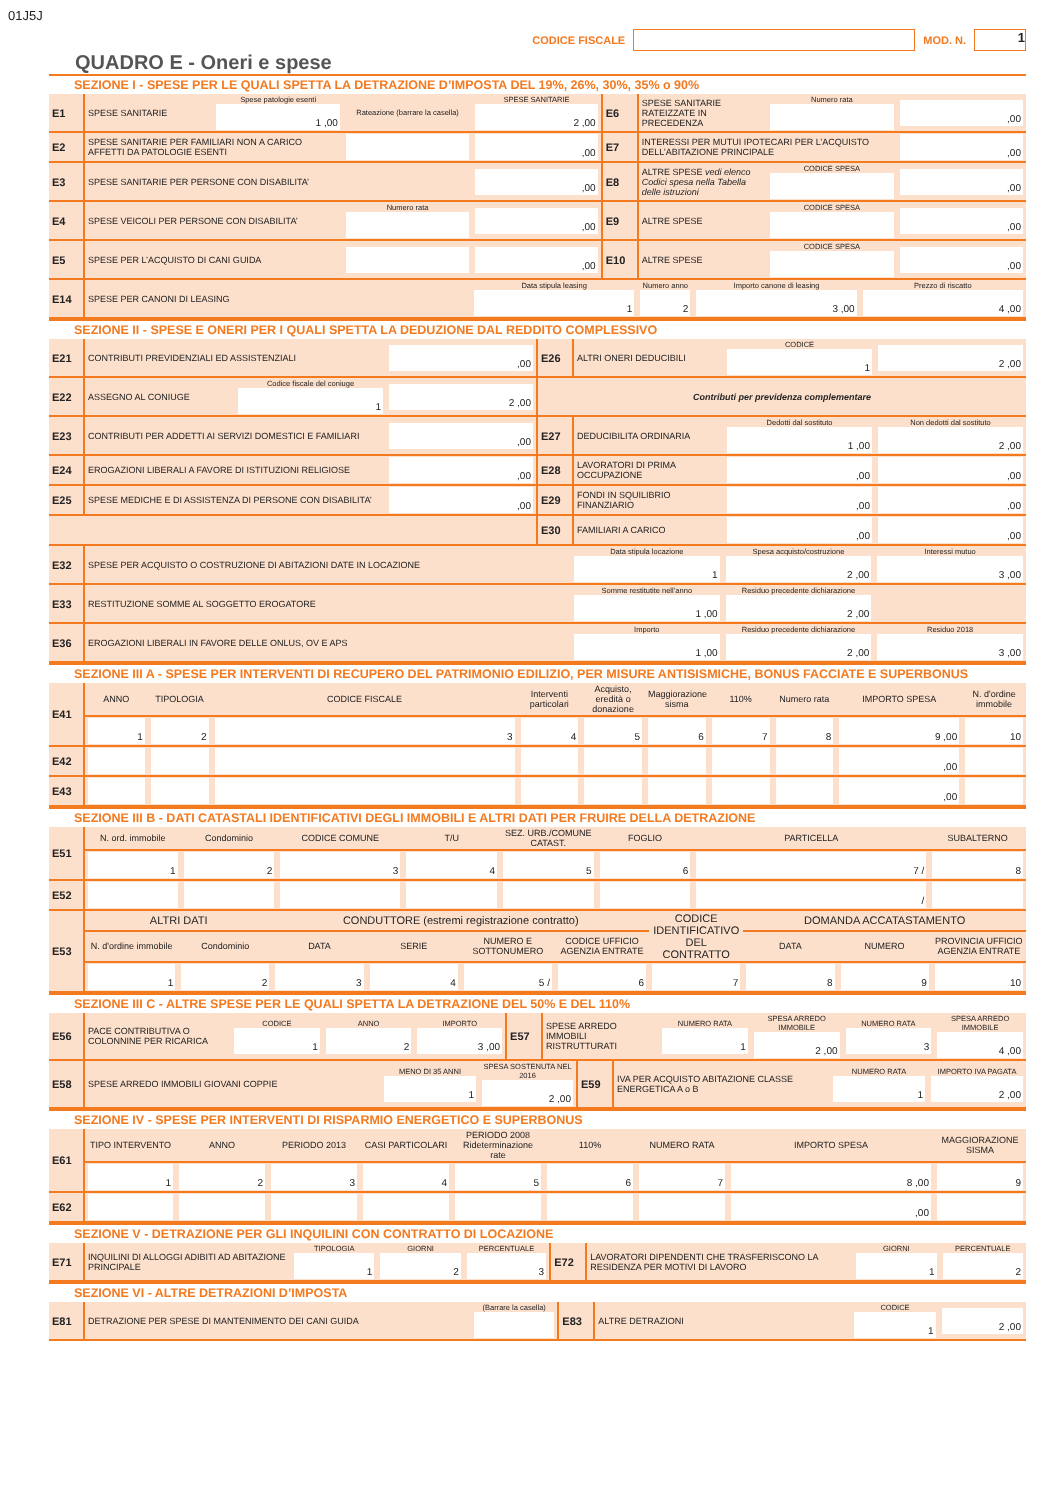01J5J
CODICE FISCALE MOD. N. 1
QUADRO E - Oneri e spese
SEZIONE I - SPESE PER LE QUALI SPETTA LA DETRAZIONE D’IMPOSTA DEL 19%, 26%, 30%, 35% o 90%
| E1 | SPESE SANITARIE | Spese patologie esenti 1 ,00 | Rateazione (barrare la casella) | SPESE SANITARIE 2 ,00 | E6 | SPESE SANITARIE RATEIZZATE IN PRECEDENZA | Numero rata | ,00 |
| E2 | SPESE SANITARIE PER FAMILIARI NON A CARICO AFFETTI DA PATOLOGIE ESENTI | | | ,00 | E7 | INTERESSI PER MUTUI IPOTECARI PER L’ACQUISTO DELL’ABITAZIONE PRINCIPALE | | ,00 |
| E3 | SPESE SANITARIE PER PERSONE CON DISABILITA’ | | | ,00 | E8 | ALTRE SPESE vedi elenco Codici spesa nella Tabella delle istruzioni | CODICE SPESA | ,00 |
| E4 | SPESE VEICOLI PER PERSONE CON DISABILITA’ | | Numero rata | ,00 | E9 | ALTRE SPESE | CODICE SPESA | ,00 |
| E5 | SPESE PER L’ACQUISTO DI CANI GUIDA | | | ,00 | E10 | ALTRE SPESE | CODICE SPESA | ,00 |
| E14 | SPESE PER CANONI DI LEASING | Data stipula leasing 1 | Numero anno 2 | Importo canone di leasing 3 ,00 | Prezzo di riscatto 4 ,00 |
SEZIONE II - SPESE E ONERI PER I QUALI SPETTA LA DEDUZIONE DAL REDDITO COMPLESSIVO
| E21 | CONTRIBUTI PREVIDENZIALI ED ASSISTENZIALI | | ,00 | E26 | ALTRI ONERI DEDUCIBILI | CODICE 1 | 2 ,00 |
| E22 | ASSEGNO AL CONIUGE | Codice fiscale del coniuge 1 | 2 ,00 | Contributi per previdenza complementare | | | |
| E23 | CONTRIBUTI PER ADDETTI AI SERVIZI DOMESTICI E FAMILIARI | | ,00 | E27 | DEDUCIBILITA ORDINARIA | Dedotti dal sostituto 1 ,00 | Non dedotti dal sostituto 2 ,00 |
| E24 | EROGAZIONI LIBERALI A FAVORE DI ISTITUZIONI RELIGIOSE | | ,00 | E28 | LAVORATORI DI PRIMA OCCUPAZIONE | ,00 | ,00 |
| E25 | SPESE MEDICHE E DI ASSISTENZA DI PERSONE CON DISABILITA’ | | ,00 | E29 | FONDI IN SQUILIBRIO FINANZIARIO | ,00 | ,00 |
| | | | | E30 | FAMILIARI A CARICO | ,00 | ,00 |
| E32 | SPESE PER ACQUISTO O COSTRUZIONE DI ABITAZIONI DATE IN LOCAZIONE | Data stipula locazione 1 | Spesa acquisto/costruzione 2 ,00 | Interessi mutuo 3 ,00 |
| E33 | RESTITUZIONE SOMME AL SOGGETTO EROGATORE | Somme restitutite nell’anno 1 ,00 | Residuo precedente dichiarazione 2 ,00 | |
| E36 | EROGAZIONI LIBERALI IN FAVORE DELLE ONLUS, OV E APS | Importo 1 ,00 | Residuo precedente dichiarazione 2 ,00 | Residuo 2018 3 ,00 |
SEZIONE III A - SPESE PER INTERVENTI DI RECUPERO DEL PATRIMONIO EDILIZIO, PER MISURE ANTISISMICHE, BONUS FACCIATE E SUPERBONUS
| E41 | ANNO | TIPOLOGIA | CODICE FISCALE | Interventi particolari | Acquisto, eredità o donazione | Maggiorazione sisma | 110% | Numero rata | IMPORTO SPESA | N. d'ordine immobile |
| | 1 | 2 | 3 | 4 | 5 | 6 | 7 | 8 | 9 ,00 | 10 |
| E42 | | | | | | | | | ,00 | |
| E43 | | | | | | | | | ,00 | |
SEZIONE III B - DATI CATASTALI IDENTIFICATIVI DEGLI IMMOBILI E ALTRI DATI PER FRUIRE DELLA DETRAZIONE
| E51 | N. ord. immobile | Condominio | CODICE COMUNE | T/U | SEZ. URB./COMUNE CATAST. | FOGLIO | PARTICELLA | SUBALTERNO |
| | 1 | 2 | 3 | 4 | 5 | 6 | 7 / | 8 |
| E52 | | | | | | | / | |
| E53 | ALTRI DATI | | CONDUTTORE (estremi registrazione contratto) | | | | CODICE IDENTIFICATIVO DEL CONTRATTO | DOMANDA ACCATASTAMENTO | | |
| | N. d'ordine immobile | Condominio | DATA | SERIE | NUMERO E SOTTONUMERO | CODICE UFFICIO AGENZIA ENTRATE | | DATA | NUMERO | PROVINCIA UFFICIO AGENZIA ENTRATE |
| | 1 | 2 | 3 | 4 | 5 / | 6 | 7 | 8 | 9 | 10 |
SEZIONE III C - ALTRE SPESE PER LE QUALI SPETTA LA DETRAZIONE DEL 50% E DEL 110%
| E56 | PACE CONTRIBUTIVA O COLONNINE PER RICARICA | CODICE 1 | ANNO 2 | IMPORTO 3 ,00 | E57 | SPESE ARREDO IMMOBILI RISTRUTTURATI | NUMERO RATA 1 | SPESA ARREDO IMMOBILE 2 ,00 | NUMERO RATA 3 | SPESA ARREDO IMMOBILE 4 ,00 |
| E58 | SPESE ARREDO IMMOBILI GIOVANI COPPIE | MENO DI 35 ANNI 1 | SPESA SOSTENUTA NEL 2016 2 ,00 | E59 | IVA PER ACQUISTO ABITAZIONE CLASSE ENERGETICA A o B | NUMERO RATA 1 | IMPORTO IVA PAGATA 2 ,00 |
SEZIONE IV - SPESE PER INTERVENTI DI RISPARMIO ENERGETICO E SUPERBONUS
| E61 | TIPO INTERVENTO | ANNO | PERIODO 2013 | CASI PARTICOLARI | PERIODO 2008 Rideterminazione rate | 110% | NUMERO RATA | IMPORTO SPESA | MAGGIORAZIONE SISMA |
| | 1 | 2 | 3 | 4 | 5 | 6 | 7 | 8 ,00 | 9 |
| E62 | | | | | | | | ,00 | |
SEZIONE V - DETRAZIONE PER GLI INQUILINI CON CONTRATTO DI LOCAZIONE
| E71 | INQUILINI DI ALLOGGI ADIBITI AD ABITAZIONE PRINCIPALE | TIPOLOGIA 1 | GIORNI 2 | PERCENTUALE 3 | E72 | LAVORATORI DIPENDENTI CHE TRASFERISCONO LA RESIDENZA PER MOTIVI DI LAVORO | GIORNI 1 | PERCENTUALE 2 |
SEZIONE VI - ALTRE DETRAZIONI D’IMPOSTA
| E81 | DETRAZIONE PER SPESE DI MANTENIMENTO DEI CANI GUIDA | (Barrare la casella) | E83 | ALTRE DETRAZIONI | CODICE 1 | 2 ,00 |